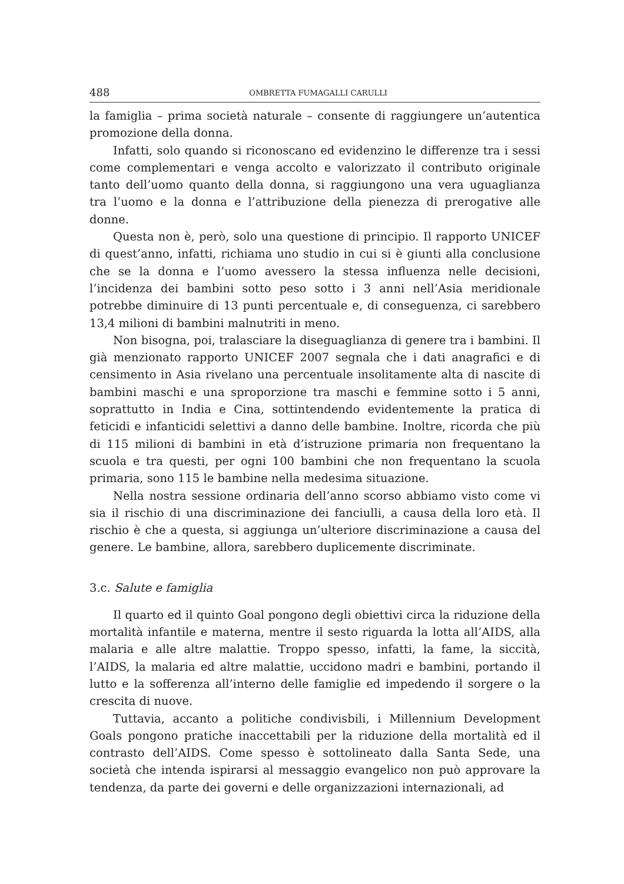488 OMBRETTA FUMAGALLI CARULLI
la famiglia – prima società naturale – consente di raggiungere un’autentica promozione della donna.
Infatti, solo quando si riconoscano ed evidenzino le differenze tra i sessi come complementari e venga accolto e valorizzato il contributo originale tanto dell’uomo quanto della donna, si raggiungono una vera uguaglianza tra l’uomo e la donna e l’attribuzione della pienezza di prerogative alle donne.
Questa non è, però, solo una questione di principio. Il rapporto UNICEF di quest’anno, infatti, richiama uno studio in cui si è giunti alla conclusione che se la donna e l’uomo avessero la stessa influenza nelle decisioni, l’incidenza dei bambini sotto peso sotto i 3 anni nell’Asia meridionale potrebbe diminuire di 13 punti percentuale e, di conseguenza, ci sarebbero 13,4 milioni di bambini malnutriti in meno.
Non bisogna, poi, tralasciare la diseguaglianza di genere tra i bambini. Il già menzionato rapporto UNICEF 2007 segnala che i dati anagrafici e di censimento in Asia rivelano una percentuale insolitamente alta di nascite di bambini maschi e una sproporzione tra maschi e femmine sotto i 5 anni, soprattutto in India e Cina, sottintendendo evidentemente la pratica di feticidi e infanticidi selettivi a danno delle bambine. Inoltre, ricorda che più di 115 milioni di bambini in età d’istruzione primaria non frequentano la scuola e tra questi, per ogni 100 bambini che non frequentano la scuola primaria, sono 115 le bambine nella medesima situazione.
Nella nostra sessione ordinaria dell’anno scorso abbiamo visto come vi sia il rischio di una discriminazione dei fanciulli, a causa della loro età. Il rischio è che a questa, si aggiunga un’ulteriore discriminazione a causa del genere. Le bambine, allora, sarebbero duplicemente discriminate.
3.c. Salute e famiglia
Il quarto ed il quinto Goal pongono degli obiettivi circa la riduzione della mortalità infantile e materna, mentre il sesto riguarda la lotta all’AIDS, alla malaria e alle altre malattie. Troppo spesso, infatti, la fame, la siccità, l’AIDS, la malaria ed altre malattie, uccidono madri e bambini, portando il lutto e la sofferenza all’interno delle famiglie ed impedendo il sorgere o la crescita di nuove.
Tuttavia, accanto a politiche condivisbili, i Millennium Development Goals pongono pratiche inaccettabili per la riduzione della mortalità ed il contrasto dell’AIDS. Come spesso è sottolineato dalla Santa Sede, una società che intenda ispirarsi al messaggio evangelico non può approvare la tendenza, da parte dei governi e delle organizzazioni internazionali, ad